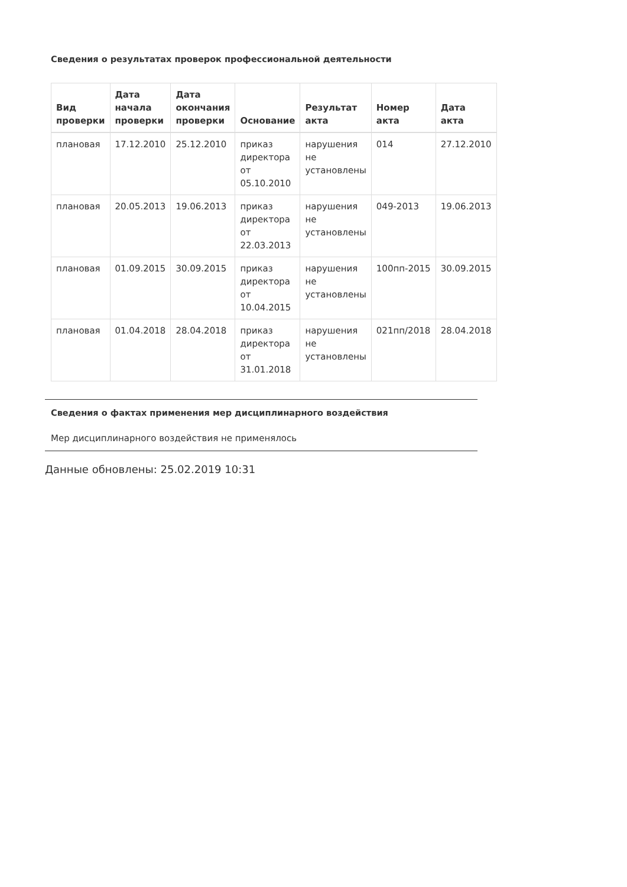Сведения о результатах проверок профессиональной деятельности
| Вид проверки | Дата начала проверки | Дата окончания проверки | Основание | Результат акта | Номер акта | Дата акта |
| --- | --- | --- | --- | --- | --- | --- |
| плановая | 17.12.2010 | 25.12.2010 | приказ директора от 05.10.2010 | нарушения не установлены | 014 | 27.12.2010 |
| плановая | 20.05.2013 | 19.06.2013 | приказ директора от 22.03.2013 | нарушения не установлены | 049-2013 | 19.06.2013 |
| плановая | 01.09.2015 | 30.09.2015 | приказ директора от 10.04.2015 | нарушения не установлены | 100пп-2015 | 30.09.2015 |
| плановая | 01.04.2018 | 28.04.2018 | приказ директора от 31.01.2018 | нарушения не установлены | 021пп/2018 | 28.04.2018 |
Сведения о фактах применения мер дисциплинарного воздействия
Мер дисциплинарного воздействия не применялось
Данные обновлены: 25.02.2019 10:31